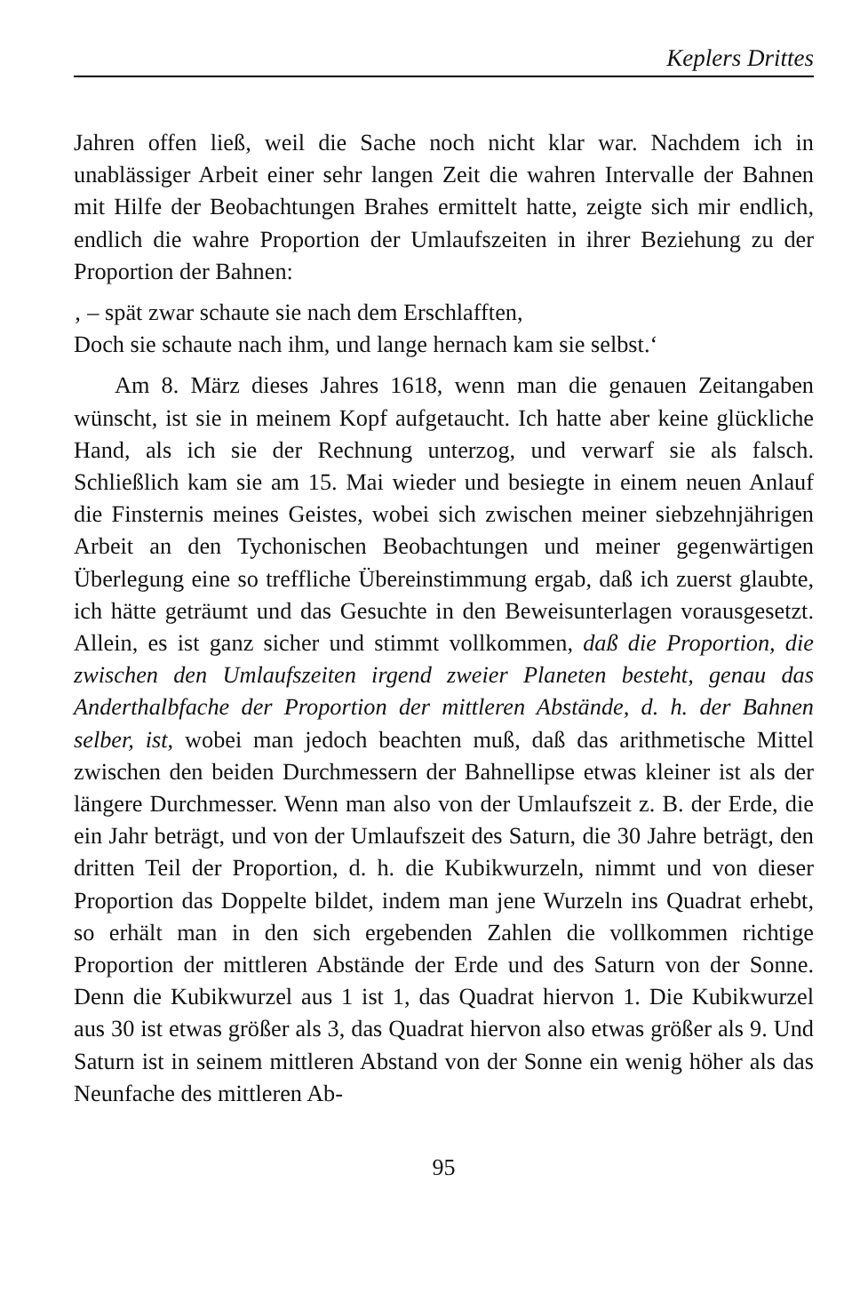Keplers Drittes
Jahren offen ließ, weil die Sache noch nicht klar war. Nachdem ich in unablässiger Arbeit einer sehr langen Zeit die wahren Intervalle der Bahnen mit Hilfe der Beobachtungen Brahes ermittelt hatte, zeigte sich mir endlich, endlich die wahre Proportion der Umlaufszeiten in ihrer Beziehung zu der Proportion der Bahnen:
‚ – spät zwar schaute sie nach dem Erschlafften,
Doch sie schaute nach ihm, und lange hernach kam sie selbst.‘
Am 8. März dieses Jahres 1618, wenn man die genauen Zeitangaben wünscht, ist sie in meinem Kopf aufgetaucht. Ich hatte aber keine glückliche Hand, als ich sie der Rechnung unterzog, und verwarf sie als falsch. Schließlich kam sie am 15. Mai wieder und besiegte in einem neuen Anlauf die Finsternis meines Geistes, wobei sich zwischen meiner siebzehnjährigen Arbeit an den Tychonischen Beobachtungen und meiner gegenwärtigen Überlegung eine so treffliche Übereinstimmung ergab, daß ich zuerst glaubte, ich hätte geträumt und das Gesuchte in den Beweisunterlagen vorausgesetzt. Allein, es ist ganz sicher und stimmt vollkommen, daß die Proportion, die zwischen den Umlaufszeiten irgend zweier Planeten besteht, genau das Anderthalbfache der Proportion der mittleren Abstände, d. h. der Bahnen selber, ist, wobei man jedoch beachten muß, daß das arithmetische Mittel zwischen den beiden Durchmessern der Bahnellipse etwas kleiner ist als der längere Durchmesser. Wenn man also von der Umlaufszeit z. B. der Erde, die ein Jahr beträgt, und von der Umlaufszeit des Saturn, die 30 Jahre beträgt, den dritten Teil der Proportion, d. h. die Kubikwurzeln, nimmt und von dieser Proportion das Doppelte bildet, indem man jene Wurzeln ins Quadrat erhebt, so erhält man in den sich ergebenden Zahlen die vollkommen richtige Proportion der mittleren Abstände der Erde und des Saturn von der Sonne. Denn die Kubikwurzel aus 1 ist 1, das Quadrat hiervon 1. Die Kubikwurzel aus 30 ist etwas größer als 3, das Quadrat hiervon also etwas größer als 9. Und Saturn ist in seinem mittleren Abstand von der Sonne ein wenig höher als das Neunfache des mittleren Ab-
95